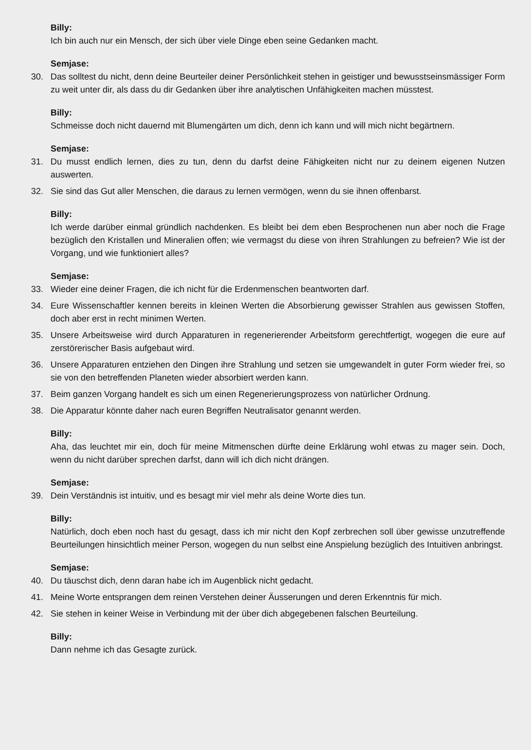Billy:
Ich bin auch nur ein Mensch, der sich über viele Dinge eben seine Gedanken macht.
Semjase:
30. Das solltest du nicht, denn deine Beurteiler deiner Persönlichkeit stehen in geistiger und bewusstseins­mässiger Form zu weit unter dir, als dass du dir Gedanken über ihre analytischen Unfähigkeiten machen müsstest.
Billy:
Schmeisse doch nicht dauernd mit Blumengärten um dich, denn ich kann und will mich nicht begärtnern.
Semjase:
31. Du musst endlich lernen, dies zu tun, denn du darfst deine Fähigkeiten nicht nur zu deinem eigenen Nut­zen auswerten.
32. Sie sind das Gut aller Menschen, die daraus zu lernen vermögen, wenn du sie ihnen offenbarst.
Billy:
Ich werde darüber einmal gründlich nachdenken. Es bleibt bei dem eben Besprochenen nun aber noch die Frage bezüglich den Kristallen und Mineralien offen; wie vermagst du diese von ihren Strahlungen zu befreien? Wie ist der Vorgang, und wie funktioniert alles?
Semjase:
33. Wieder eine deiner Fragen, die ich nicht für die Erdenmenschen beantworten darf.
34. Eure Wissenschaftler kennen bereits in kleinen Werten die Absorbierung gewisser Strahlen aus gewissen Stoffen, doch aber erst in recht minimen Werten.
35. Unsere Arbeitsweise wird durch Apparaturen in regenerierender Arbeitsform gerechtfertigt, wogegen die eure auf zerstörerischer Basis aufgebaut wird.
36. Unsere Apparaturen entziehen den Dingen ihre Strahlung und setzen sie umgewandelt in guter Form wie­der frei, so sie von den betreffenden Planeten wieder absorbiert werden kann.
37. Beim ganzen Vorgang handelt es sich um einen Regenerierungsprozess von natürlicher Ordnung.
38. Die Apparatur könnte daher nach euren Begriffen Neutralisator genannt werden.
Billy:
Aha, das leuchtet mir ein, doch für meine Mitmenschen dürfte deine Erklärung wohl etwas zu mager sein. Doch, wenn du nicht darüber sprechen darfst, dann will ich dich nicht drängen.
Semjase:
39. Dein Verständnis ist intuitiv, und es besagt mir viel mehr als deine Worte dies tun.
Billy:
Natürlich, doch eben noch hast du gesagt, dass ich mir nicht den Kopf zerbrechen soll über gewisse unzu­treffende Beurteilungen hinsichtlich meiner Person, wogegen du nun selbst eine Anspielung bezüglich des Intuitiven anbringst.
Semjase:
40. Du täuschst dich, denn daran habe ich im Augenblick nicht gedacht.
41. Meine Worte entsprangen dem reinen Verstehen deiner Äusserungen und deren Erkenntnis für mich.
42. Sie stehen in keiner Weise in Verbindung mit der über dich abgegebenen falschen Beurteilung.
Billy:
Dann nehme ich das Gesagte zurück.